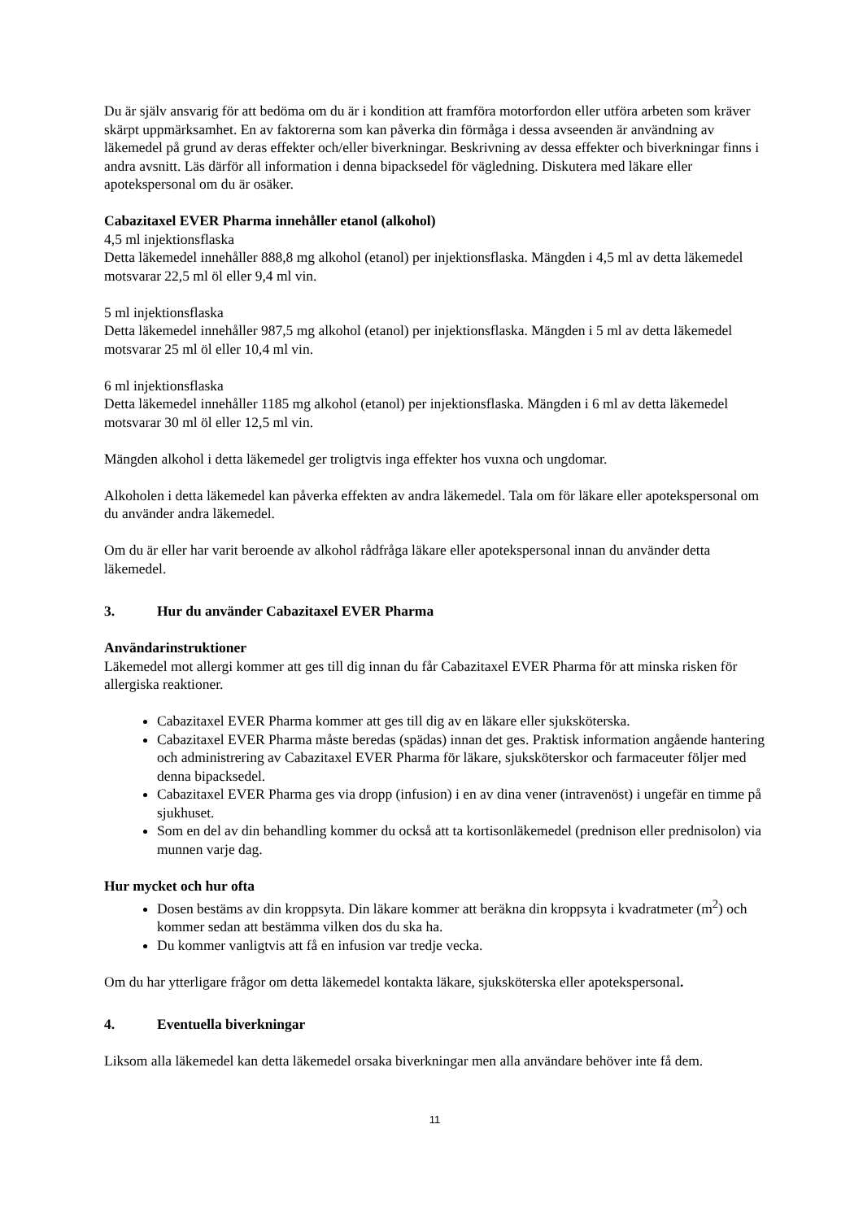Du är själv ansvarig för att bedöma om du är i kondition att framföra motorfordon eller utföra arbeten som kräver skärpt uppmärksamhet. En av faktorerna som kan påverka din förmåga i dessa avseenden är användning av läkemedel på grund av deras effekter och/eller biverkningar. Beskrivning av dessa effekter och biverkningar finns i andra avsnitt. Läs därför all information i denna bipacksedel för vägledning. Diskutera med läkare eller apotekspersonal om du är osäker.
Cabazitaxel EVER Pharma innehåller etanol (alkohol)
4,5 ml injektionsflaska
Detta läkemedel innehåller 888,8 mg alkohol (etanol) per injektionsflaska. Mängden i 4,5 ml av detta läkemedel motsvarar 22,5 ml öl eller 9,4 ml vin.
5 ml injektionsflaska
Detta läkemedel innehåller 987,5 mg alkohol (etanol) per injektionsflaska. Mängden i 5 ml av detta läkemedel motsvarar 25 ml öl eller 10,4 ml vin.
6 ml injektionsflaska
Detta läkemedel innehåller 1185 mg alkohol (etanol) per injektionsflaska. Mängden i 6 ml av detta läkemedel motsvarar 30 ml öl eller 12,5 ml vin.
Mängden alkohol i detta läkemedel ger troligtvis inga effekter hos vuxna och ungdomar.
Alkoholen i detta läkemedel kan påverka effekten av andra läkemedel. Tala om för läkare eller apotekspersonal om du använder andra läkemedel.
Om du är eller har varit beroende av alkohol rådfråga läkare eller apotekspersonal innan du använder detta läkemedel.
3. Hur du använder Cabazitaxel EVER Pharma
Användarinstruktioner
Läkemedel mot allergi kommer att ges till dig innan du får Cabazitaxel EVER Pharma för att minska risken för allergiska reaktioner.
Cabazitaxel EVER Pharma kommer att ges till dig av en läkare eller sjuksköterska.
Cabazitaxel EVER Pharma måste beredas (spädas) innan det ges. Praktisk information angående hantering och administrering av Cabazitaxel EVER Pharma för läkare, sjuksköterskor och farmaceuter följer med denna bipacksedel.
Cabazitaxel EVER Pharma ges via dropp (infusion) i en av dina vener (intravenöst) i ungefär en timme på sjukhuset.
Som en del av din behandling kommer du också att ta kortisonläkemedel (prednison eller prednisolon) via munnen varje dag.
Hur mycket och hur ofta
Dosen bestäms av din kroppsyta. Din läkare kommer att beräkna din kroppsyta i kvadratmeter (m<sup>2</sup>) och kommer sedan att bestämma vilken dos du ska ha.
Du kommer vanligtvis att få en infusion var tredje vecka.
Om du har ytterligare frågor om detta läkemedel kontakta läkare, sjuksköterska eller apotekspersonal.
4. Eventuella biverkningar
Liksom alla läkemedel kan detta läkemedel orsaka biverkningar men alla användare behöver inte få dem.
11